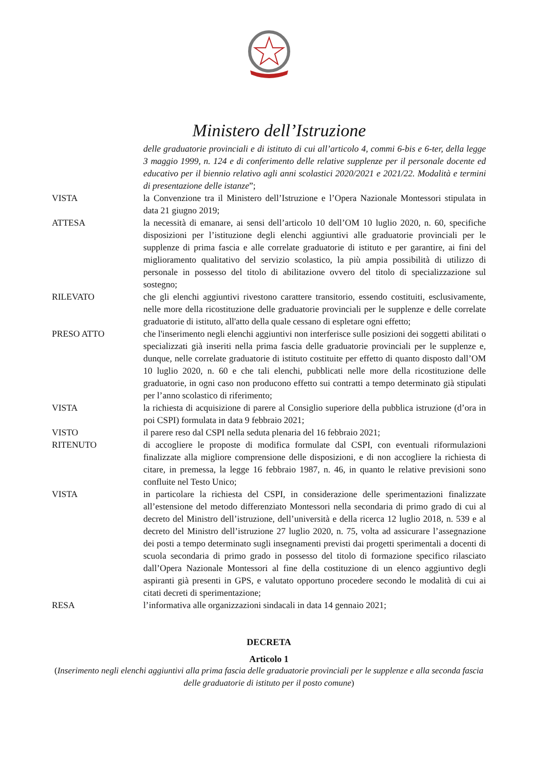Ministero dell’Istruzione
delle graduatorie provinciali e di istituto di cui all’articolo 4, commi 6-bis e 6-ter, della legge 3 maggio 1999, n. 124 e di conferimento delle relative supplenze per il personale docente ed educativo per il biennio relativo agli anni scolastici 2020/2021 e 2021/22. Modalità e termini di presentazione delle istanze”;
VISTA la Convenzione tra il Ministero dell’Istruzione e l’Opera Nazionale Montessori stipulata in data 21 giugno 2019;
ATTESA la necessità di emanare, ai sensi dell’articolo 10 dell’OM 10 luglio 2020, n. 60, specifiche disposizioni per l’istituzione degli elenchi aggiuntivi alle graduatorie provinciali per le supplenze di prima fascia e alle correlate graduatorie di istituto e per garantire, ai fini del miglioramento qualitativo del servizio scolastico, la più ampia possibilità di utilizzo di personale in possesso del titolo di abilitazione ovvero del titolo di specializzazione sul sostegno;
RILEVATO che gli elenchi aggiuntivi rivestono carattere transitorio, essendo costituiti, esclusivamente, nelle more della ricostituzione delle graduatorie provinciali per le supplenze e delle correlate graduatorie di istituto, all'atto della quale cessano di espletare ogni effetto;
PRESO ATTO che l'inserimento negli elenchi aggiuntivi non interferisce sulle posizioni dei soggetti abilitati o specializzati già inseriti nella prima fascia delle graduatorie provinciali per le supplenze e, dunque, nelle correlate graduatorie di istituto costituite per effetto di quanto disposto dall’OM 10 luglio 2020, n. 60 e che tali elenchi, pubblicati nelle more della ricostituzione delle graduatorie, in ogni caso non producono effetto sui contratti a tempo determinato già stipulati per l’anno scolastico di riferimento;
VISTA la richiesta di acquisizione di parere al Consiglio superiore della pubblica istruzione (d’ora in poi CSPI) formulata in data 9 febbraio 2021;
VISTO il parere reso dal CSPI nella seduta plenaria del 16 febbraio 2021;
RITENUTO di accogliere le proposte di modifica formulate dal CSPI, con eventuali riformulazioni finalizzate alla migliore comprensione delle disposizioni, e di non accogliere la richiesta di citare, in premessa, la legge 16 febbraio 1987, n. 46, in quanto le relative previsioni sono confluite nel Testo Unico;
VISTA in particolare la richiesta del CSPI, in considerazione delle sperimentazioni finalizzate all’estensione del metodo differenziato Montessori nella secondaria di primo grado di cui al decreto del Ministro dell’istruzione, dell’università e della ricerca 12 luglio 2018, n. 539 e al decreto del Ministro dell’istruzione 27 luglio 2020, n. 75, volta ad assicurare l’assegnazione dei posti a tempo determinato sugli insegnamenti previsti dai progetti sperimentali a docenti di scuola secondaria di primo grado in possesso del titolo di formazione specifico rilasciato dall’Opera Nazionale Montessori al fine della costituzione di un elenco aggiuntivo degli aspiranti già presenti in GPS, e valutato opportuno procedere secondo le modalità di cui ai citati decreti di sperimentazione;
RESA l’informativa alle organizzazioni sindacali in data 14 gennaio 2021;
DECRETA
Articolo 1
(Inserimento negli elenchi aggiuntivi alla prima fascia delle graduatorie provinciali per le supplenze e alla seconda fascia delle graduatorie di istituto per il posto comune)